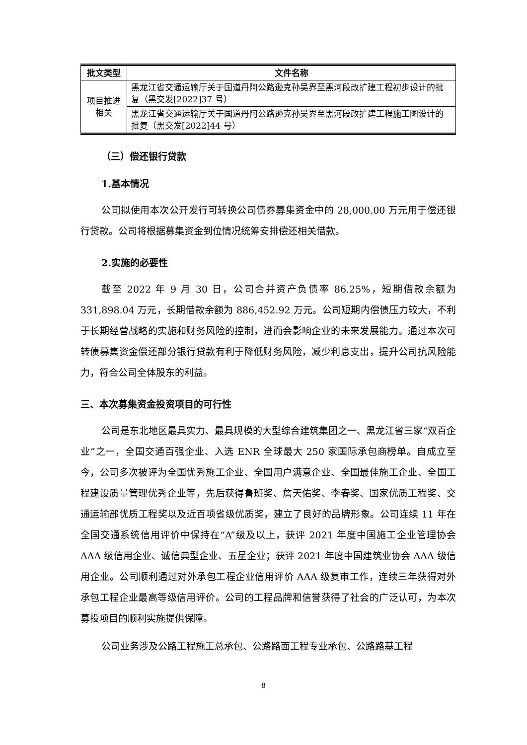| 批文类型 | 文件名称 |
| --- | --- |
| 项目推进相关 | 黑龙江省交通运输厅关于国道丹阿公路逊克孙吴界至黑河段改扩建工程初步设计的批复（黑交发[2022]37 号） |
| | 黑龙江省交通运输厅关于国道丹阿公路逊克孙吴界至黑河段改扩建工程施工图设计的批复（黑交发[2022]44 号） |
（三）偿还银行贷款
1.基本情况
公司拟使用本次公开发行可转换公司债券募集资金中的 28,000.00 万元用于偿还银行贷款。公司将根据募集资金到位情况统筹安排偿还相关借款。
2.实施的必要性
截至 2022 年 9 月 30 日，公司合并资产负债率 86.25%，短期借款余额为 331,898.04 万元，长期借款余额为 886,452.92 万元。公司短期内偿债压力较大，不利于长期经营战略的实施和财务风险的控制，进而会影响企业的未来发展能力。通过本次可转债募集资金偿还部分银行贷款有利于降低财务风险，减少利息支出，提升公司抗风险能力，符合公司全体股东的利益。
三、本次募集资金投资项目的可行性
公司是东北地区最具实力、最具规模的大型综合建筑集团之一、黑龙江省三家“双百企业”之一，全国交通百强企业、入选 ENR 全球最大 250 家国际承包商榜单。自成立至今，公司多次被评为全国优秀施工企业、全国用户满意企业、全国最佳施工企业、全国工程建设质量管理优秀企业等，先后获得鲁班奖、詹天佑奖、李春奖、国家优质工程奖、交通运输部优质工程奖以及近百项省级优质奖，建立了良好的品牌形象。公司连续 11 年在全国交通系统信用评价中保持在“A”级及以上，获评 2021 年度中国施工企业管理协会 AAA 级信用企业、诚信典型企业、五星企业；获评 2021 年度中国建筑业协会 AAA 级信用企业。公司顺利通过对外承包工程企业信用评价 AAA 级复审工作，连续三年获得对外承包工程企业最高等级信用评价。公司的工程品牌和信誉获得了社会的广泛认可，为本次募投项目的顺利实施提供保障。
公司业务涉及公路工程施工总承包、公路路面工程专业承包、公路路基工程
8